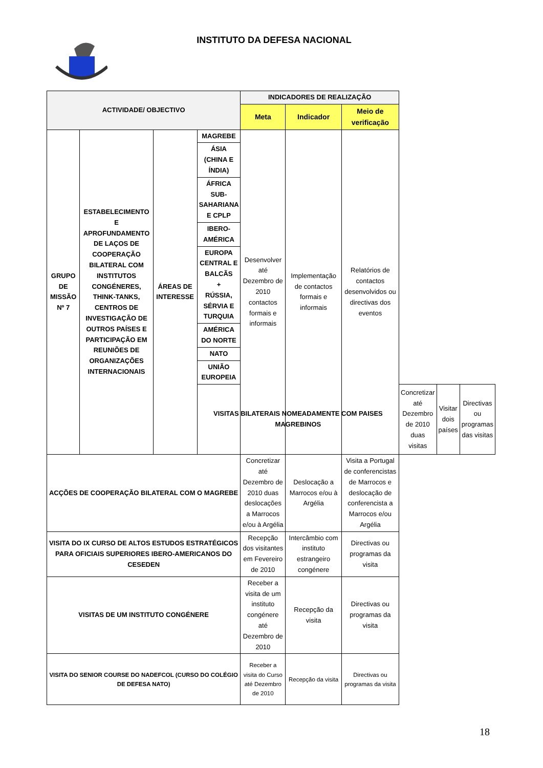INSTITUTO DA DEFESA NACIONAL
| ACTIVIDADE/ OBJECTIVO | | | | INDICADORES DE REALIZAÇÃO | | | | | |
| --- | --- | --- | --- | --- | --- | --- | --- | --- | --- |
| | | | | Meta | Indicador | Meio de verificação | | | |
| GRUPO DE MISSÃO Nº 7 | ESTABELECIMENTO E APROFUNDAMENTO DE LAÇOS DE COOPERAÇÃO BILATERAL COM INSTITUTOS CONGÉNERES, THINK-TANKS, CENTROS DE INVESTIGAÇÃO DE OUTROS PAÍSES E PARTICIPAÇÃO EM REUNIÕES DE ORGANIZAÇÕES INTERNACIONAIS | ÁREAS DE INTERESSE | MAGREBE | Desenvolver até Dezembro de 2010 contactos formais e informais | Implementação de contactos formais e informais | Relatórios de contactos desenvolvidos ou directivas dos eventos | | | |
| | | | ÁSIA (CHINA E ÍNDIA) | | | | | | |
| | | | ÁFRICA SUB-SAHARIANA E CPLP | | | | | | |
| | | | IBERO-AMÉRICA | | | | | | |
| | | | EUROPA CENTRAL E BALCÃS + RÚSSIA, SÉRVIA E TURQUIA | | | | | | |
| | | | AMÉRICA DO NORTE | | | | | | |
| | | | NATO | | | | | | |
| | | | UNIÃO EUROPEIA | | | | | | |
| | | | VISITAS BILATERAIS NOMEADAMENTE COM PAISES MAGREBINOS | | | | Concretizar até Dezembro de 2010 duas visitas | Visitar dois países | Directivas ou programas das visitas |
| ACÇÕES DE COOPERAÇÃO BILATERAL COM O MAGREBE | | | | Concretizar até Dezembro de 2010 duas deslocações a Marrocos e/ou à Argélia | Deslocação a Marrocos e/ou à Argélia | Visita a Portugal de conferencistas de Marrocos e deslocação de conferencista a Marrocos e/ou Argélia | | | |
| VISITA DO IX CURSO DE ALTOS ESTUDOS ESTRATÉGICOS PARA OFICIAIS SUPERIORES IBERO-AMERICANOS DO CESEDEN | | | | Recepção dos visitantes em Fevereiro de 2010 | Intercâmbio com instituto estrangeiro congénere | Directivas ou programas da visita | | | |
| VISITAS DE UM INSTITUTO CONGÉNERE | | | | Receber a visita de um instituto congénere até Dezembro de 2010 | Recepção da visita | Directivas ou programas da visita | | | |
| VISITA DO SENIOR COURSE DO NADEFCOL (CURSO DO COLÉGIO DE DEFESA NATO) | | | | Receber a visita do Curso até Dezembro de 2010 | Recepção da visita | Directivas ou programas da visita | | | |
18